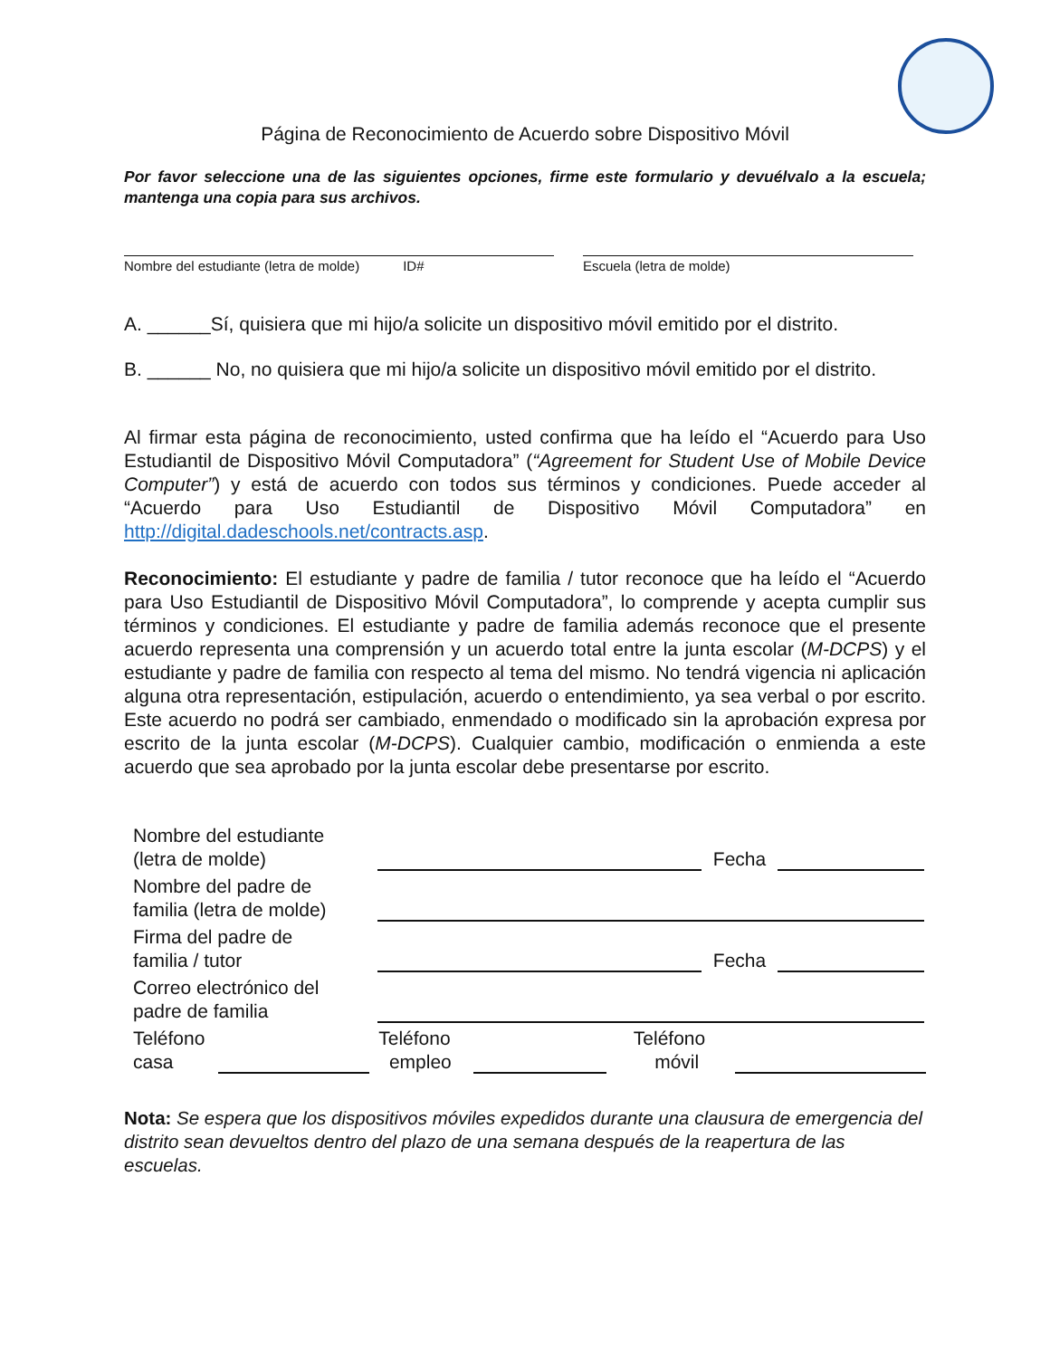Página de Reconocimiento de Acuerdo sobre Dispositivo Móvil
Por favor seleccione una de las siguientes opciones, firme este formulario y devuélvalo a la escuela; mantenga una copia para sus archivos.
Nombre del estudiante (letra de molde) ID# Escuela (letra de molde)
A. ______Sí, quisiera que mi hijo/a solicite un dispositivo móvil emitido por el distrito.
B. ______ No, no quisiera que mi hijo/a solicite un dispositivo móvil emitido por el distrito.
Al firmar esta página de reconocimiento, usted confirma que ha leído el “Acuerdo para Uso Estudiantil de Dispositivo Móvil Computadora” (“Agreement for Student Use of Mobile Device Computer”) y está de acuerdo con todos sus términos y condiciones. Puede acceder al “Acuerdo para Uso Estudiantil de Dispositivo Móvil Computadora” en http://digital.dadeschools.net/contracts.asp.
Reconocimiento: El estudiante y padre de familia / tutor reconoce que ha leído el “Acuerdo para Uso Estudiantil de Dispositivo Móvil Computadora”, lo comprende y acepta cumplir sus términos y condiciones. El estudiante y padre de familia además reconoce que el presente acuerdo representa una comprensión y un acuerdo total entre la junta escolar (M-DCPS) y el estudiante y padre de familia con respecto al tema del mismo. No tendrá vigencia ni aplicación alguna otra representación, estipulación, acuerdo o entendimiento, ya sea verbal o por escrito. Este acuerdo no podrá ser cambiado, enmendado o modificado sin la aprobación expresa por escrito de la junta escolar (M-DCPS). Cualquier cambio, modificación o enmienda a este acuerdo que sea aprobado por la junta escolar debe presentarse por escrito.
Nombre del estudiante
(letra de molde)
Fecha
Nombre del padre de
familia (letra de molde)
Firma del padre de
familia / tutor
Fecha
Correo electrónico del
padre de familia
Teléfono
casa
Teléfono
empleo
Teléfono
móvil
Nota: Se espera que los dispositivos móviles expedidos durante una clausura de emergencia del distrito sean devueltos dentro del plazo de una semana después de la reapertura de las escuelas.